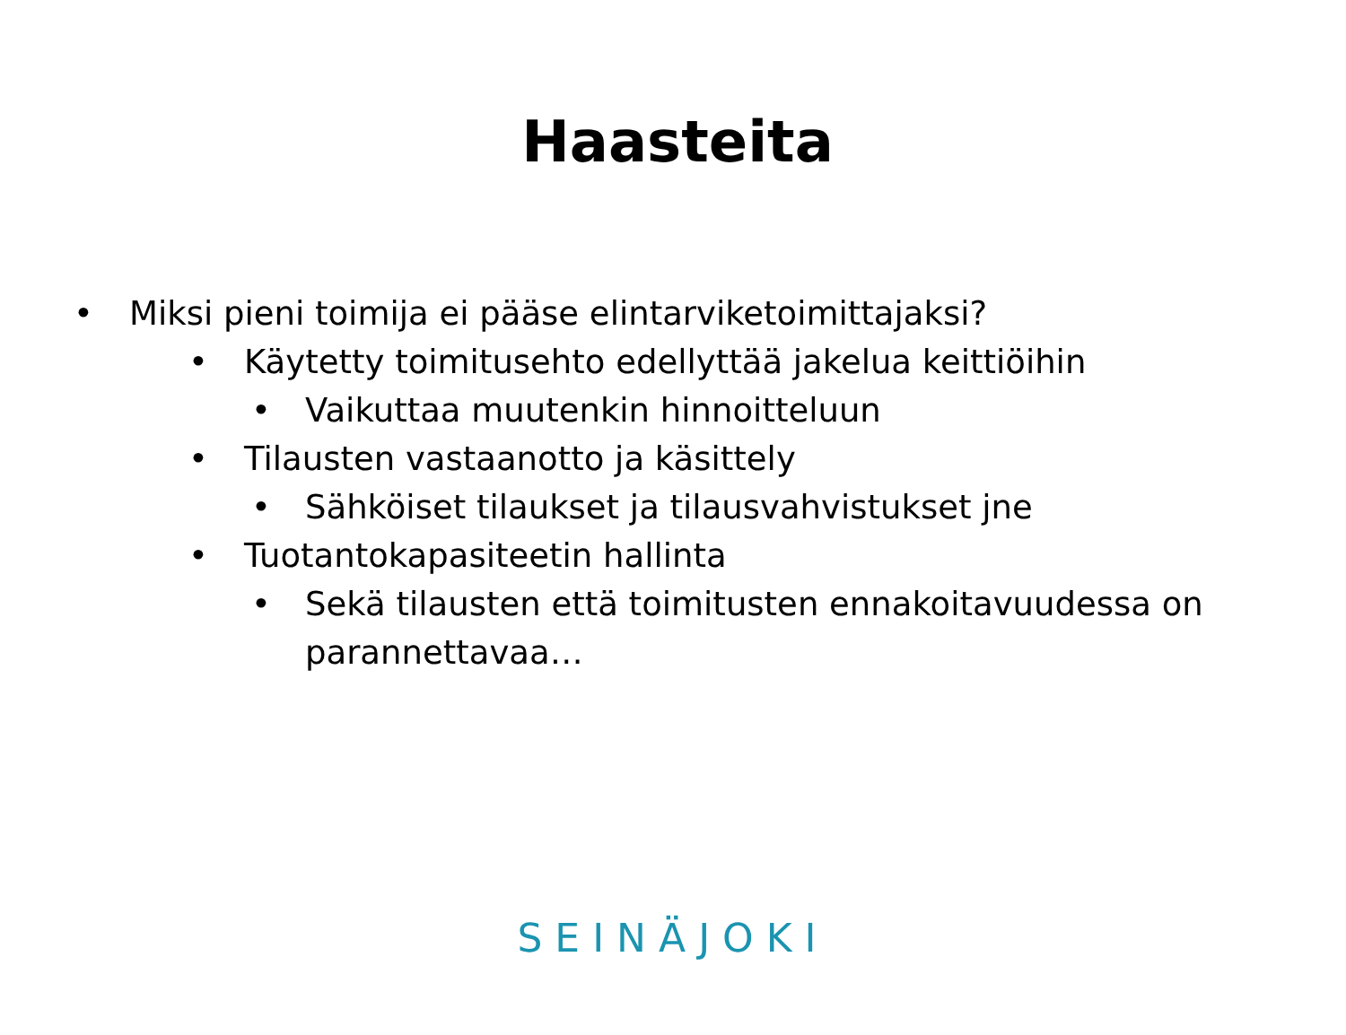Haasteita
• Miksi pieni toimija ei pääse elintarviketoimittajaksi?
• Käytetty toimitusehto edellyttää jakelua keittiöihin
• Vaikuttaa muutenkin hinnoitteluun
• Tilausten vastaanotto ja käsittely
• Sähköiset tilaukset ja tilausvahvistukset jne
• Tuotantokapasiteetin hallinta
• Sekä tilausten että toimitusten ennakoitavuudessa on parannettavaa…
SEINÄJOKI